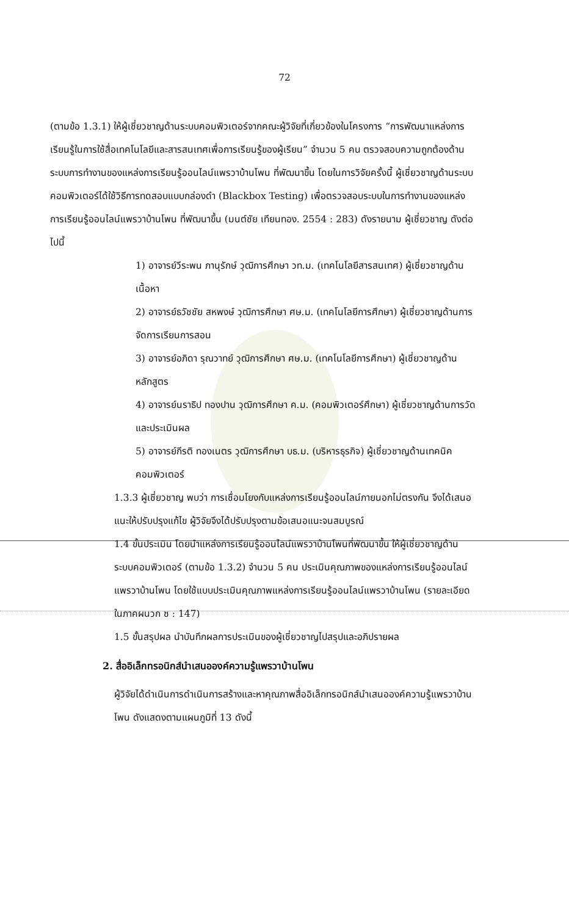72
(ตามข้อ 1.3.1) ให้ผู้เชี่ยวชาญด้านระบบคอมพิวเตอร์จากคณะผู้วิจัยที่เกี่ยวข้องในโครงการ “การพัฒนาแหล่งการเรียนรู้ในการใช้สื่อเทคโนโลยีและสารสนเทศเพื่อการเรียนรู้ของผู้เรียน” จำนวน 5 คน ตรวจสอบความถูกต้องด้านระบบการทำงานของแหล่งการเรียนรู้ออนไลน์แพรวาบ้านโพน ที่พัฒนาขึ้น โดยในการวิจัยครั้งนี้ ผู้เชี่ยวชาญด้านระบบคอมพิวเตอร์ได้ใช้วิธีการทดสอบแบบกล่องดำ (Blackbox Testing) เพื่อตรวจสอบระบบในการทำงานของแหล่งการเรียนรู้ออนไลน์แพรวาบ้านโพน ที่พัฒนาขึ้น (มนต์ชัย เทียนทอง. 2554 : 283) ดังรายนาม ผู้เชี่ยวชาญ ดังต่อไปนี้
1) อาจารย์วีระพน ภานุรักษ์ วุฒิการศึกษา วท.ม. (เทคโนโลยีสารสนเทศ) ผู้เชี่ยวชาญด้านเนื้อหา
2) อาจารย์ธวัชชัย สหพงษ์ วุฒิการศึกษา ศษ.ม. (เทคโนโลยีการศึกษา) ผู้เชี่ยวชาญด้านการจัดการเรียนการสอน
3) อาจารย์อภิดา รุณวาทย์ วุฒิการศึกษา ศษ.ม. (เทคโนโลยีการศึกษา) ผู้เชี่ยวชาญด้านหลักสูตร
4) อาจารย์นราธิป ทองปาน วุฒิการศึกษา ค.ม. (คอมพิวเตอร์ศึกษา) ผู้เชี่ยวชาญด้านการวัดและประเมินผล
5) อาจารย์กีรติ ทองเนตร วุฒิการศึกษา บธ.ม. (บริหารธุรกิจ) ผู้เชี่ยวชาญด้านเทคนิคคอมพิวเตอร์
1.3.3 ผู้เชี่ยวชาญ พบว่า การเชื่อมโยงกับแหล่งการเรียนรู้ออนไลน์ภายนอกไม่ตรงกัน จึงได้เสนอแนะให้ปรับปรุงแก้ไข ผู้วิจัยจึงได้ปรับปรุงตามข้อเสนอแนะจนสมบูรณ์
1.4 ขั้นประเมิน โดยนำแหล่งการเรียนรู้ออนไลน์แพรวาบ้านโพนที่พัฒนาขึ้น ให้ผู้เชี่ยวชาญด้านระบบคอมพิวเตอร์ (ตามข้อ 1.3.2) จำนวน 5 คน ประเมินคุณภาพของแหล่งการเรียนรู้ออนไลน์แพรวาบ้านโพน โดยใช้แบบประเมินคุณภาพแหล่งการเรียนรู้ออนไลน์แพรวาบ้านโพน (รายละเอียดในภาคผนวก ซ : 147)
1.5 ขั้นสรุปผล นำบันทึกผลการประเมินของผู้เชี่ยวชาญไปสรุปและอภิปรายผล
2. สื่ออิเล็กทรอนิกส์นำเสนอองค์ความรู้แพรวาบ้านโพน
ผู้วิจัยได้ดำเนินการดำเนินการสร้างและหาคุณภาพสื่ออิเล็กทรอนิกส์นำเสนอองค์ความรู้แพรวาบ้านโพน ดังแสดงตามแผนภูมิที่ 13 ดังนี้